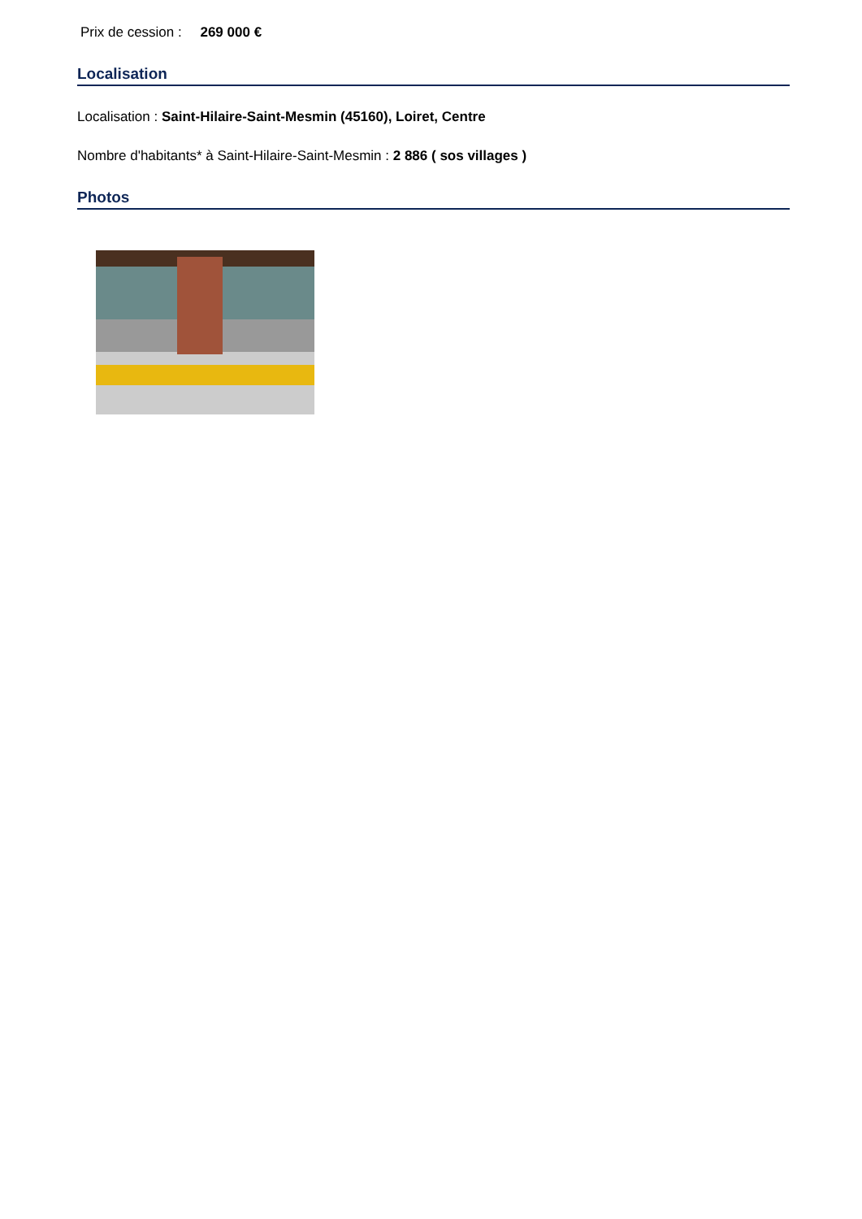Prix de cession : 269 000 €
Localisation
Localisation : Saint-Hilaire-Saint-Mesmin (45160), Loiret, Centre
Nombre d'habitants* à Saint-Hilaire-Saint-Mesmin : 2 886 ( sos villages )
Photos